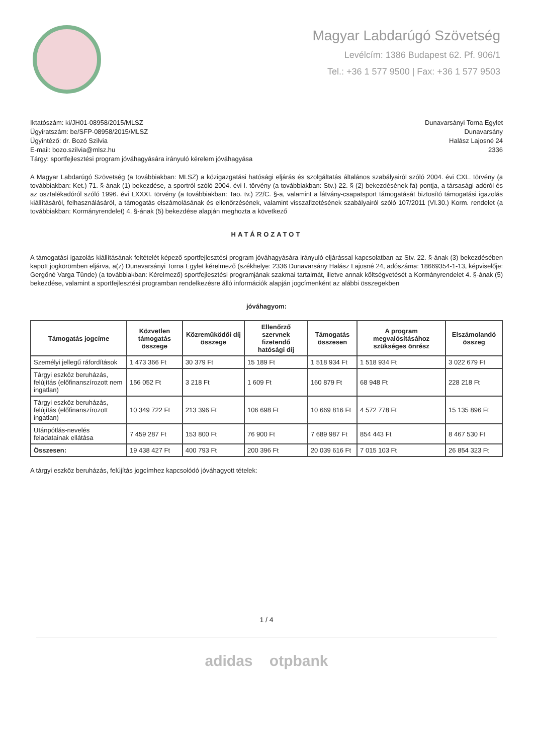Magyar Labdarúgó Szövetség
Levélcím: 1386 Budapest 62. Pf. 906/1
Tel.: +36 1 577 9500 | Fax: +36 1 577 9503
Iktatószám: ki/JH01-08958/2015/MLSZ
Ügyiratszám: be/SFP-08958/2015/MLSZ
Ügyintéző: dr. Bozó Szilvia
E-mail: bozo.szilvia@mlsz.hu
Tárgy: sportfejlesztési program jóváhagyására irányuló kérelem jóváhagyása
Dunavarsányi Torna Egylet
Dunavarsány
Halász Lajosné 24
2336
A Magyar Labdarúgó Szövetség (a továbbiakban: MLSZ) a közigazgatási hatósági eljárás és szolgáltatás általános szabályairól szóló 2004. évi CXL. törvény (a továbbiakban: Ket.) 71. §-ának (1) bekezdése, a sportról szóló 2004. évi I. törvény (a továbbiakban: Stv.) 22. § (2) bekezdésének fa) pontja, a társasági adóról és az osztalékadóról szóló 1996. évi LXXXI. törvény (a továbbiakban: Tao. tv.) 22/C. §-a, valamint a látvány-csapatsport támogatását biztosító támogatási igazolás kiállításáról, felhasználásáról, a támogatás elszámolásának és ellenőrzésének, valamint visszafizetésének szabályairól szóló 107/2011 (VI.30.) Korm. rendelet (a továbbiakban: Kormányrendelet) 4. §-ának (5) bekezdése alapján meghozta a következő
HATÁROZATOT
A támogatási igazolás kiállításának feltételét képező sportfejlesztési program jóváhagyására irányuló eljárással kapcsolatban az Stv. 22. §-ának (3) bekezdésében kapott jogkörömben eljárva, a(z) Dunavarsányi Torna Egylet kérelmező (székhelye: 2336 Dunavarsány Halász Lajosné 24, adószáma: 18669354-1-13, képviselője: Gergőné Varga Tünde) (a továbbiakban: Kérelmező) sportfejlesztési programjának szakmai tartalmát, illetve annak költségvetését a Kormányrendelet 4. §-ának (5) bekezdése, valamint a sportfejlesztési programban rendelkezésre álló információk alapján jogcímenként az alábbi összegekben
jóváhagyom:
| Támogatás jogcíme | Közvetlen támogatás összege | Közreműködői díj összege | Ellenőrző szervnek fizetendő hatósági díj | Támogatás összesen | A program megvalósításához szükséges önrész | Elszámolandó összeg |
| --- | --- | --- | --- | --- | --- | --- |
| Személyi jellegű ráfordítások | 1 473 366 Ft | 30 379 Ft | 15 189 Ft | 1 518 934 Ft | 1 518 934 Ft | 3 022 679 Ft |
| Tárgyi eszköz beruházás, felújítás (előfinanszírozott nem ingatlan) | 156 052 Ft | 3 218 Ft | 1 609 Ft | 160 879 Ft | 68 948 Ft | 228 218 Ft |
| Tárgyi eszköz beruházás, felújítás (előfinanszírozott ingatlan) | 10 349 722 Ft | 213 396 Ft | 106 698 Ft | 10 669 816 Ft | 4 572 778 Ft | 15 135 896 Ft |
| Utánpótlás-nevelés feladatainak ellátása | 7 459 287 Ft | 153 800 Ft | 76 900 Ft | 7 689 987 Ft | 854 443 Ft | 8 467 530 Ft |
| Összesen: | 19 438 427 Ft | 400 793 Ft | 200 396 Ft | 20 039 616 Ft | 7 015 103 Ft | 26 854 323 Ft |
A tárgyi eszköz beruházás, felújítás jogcímhez kapcsolódó jóváhagyott tételek:
1 / 4
adidas otpbank